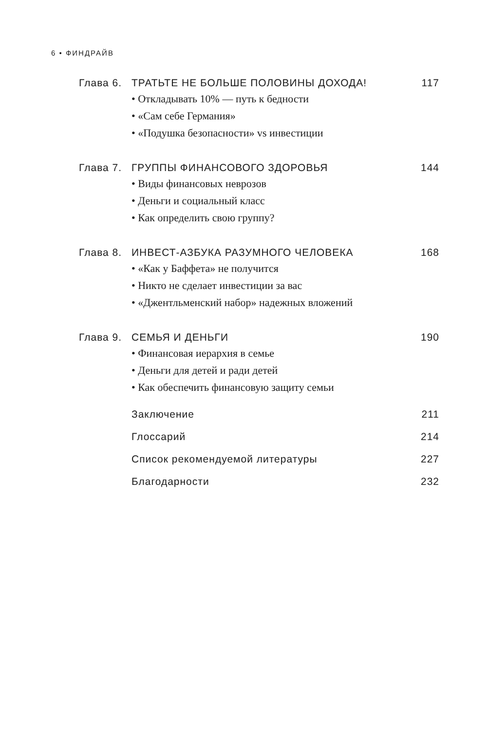6 • ФИНДРАЙВ
Глава 6. ТРАТЬТЕ НЕ БОЛЬШЕ ПОЛОВИНЫ ДОХОДА! 117
• Откладывать 10% — путь к бедности
• «Сам себе Германия»
• «Подушка безопасности» vs инвестиции
Глава 7. ГРУППЫ ФИНАНСОВОГО ЗДОРОВЬЯ 144
• Виды финансовых неврозов
• Деньги и социальный класс
• Как определить свою группу?
Глава 8. ИНВЕСТ-АЗБУКА РАЗУМНОГО ЧЕЛОВЕКА 168
• «Как у Баффета» не получится
• Никто не сделает инвестиции за вас
• «Джентльменский набор» надежных вложений
Глава 9. СЕМЬЯ И ДЕНЬГИ 190
• Финансовая иерархия в семье
• Деньги для детей и ради детей
• Как обеспечить финансовую защиту семьи
Заключение 211
Глоссарий 214
Список рекомендуемой литературы 227
Благодарности 232